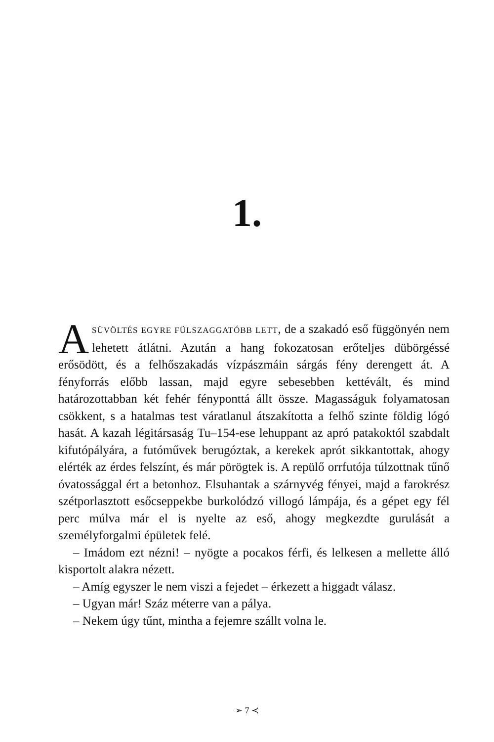1.
ASÜVÖLTÉS EGYRE FÜLSZAGGATÓBB LETT, de a szakadó eső függönyén nem lehetett átlátni. Azután a hang fokozatosan erőteljes dübörgéssé erősödött, és a felhőszakadás vízpászmáin sárgás fény derengett át. A fényforrás előbb lassan, majd egyre sebesebben kettévált, és mind határozottabban két fehér fényponttá állt össze. Magasságuk folyamatosan csökkent, s a hatalmas test váratlanul átszakította a felhő szinte földig lógó hasát. A kazah légitársaság Tu–154-ese lehuppant az apró patakoktól szabdalt kifutópályára, a futóművek berugóztak, a kerekek aprót sikkantottak, ahogy elérték az érdes felszínt, és már pörögtek is. A repülő orrfutója túlzottnak tűnő óvatossággal ért a betonhoz. Elsuhantak a szárnyvég fényei, majd a farokrész szétporlasztott esőcseppekbe burkolódzó villogó lámpája, és a gépet egy fél perc múlva már el is nyelte az eső, ahogy megkezdte gurulását a személyforgalmi épületek felé.
– Imádom ezt nézni! – nyögte a pocakos férfi, és lelkesen a mellette álló kisportolt alakra nézett.
– Amíg egyszer le nem viszi a fejedet – érkezett a higgadt válasz.
– Ugyan már! Száz méterre van a pálya.
– Nekem úgy tűnt, mintha a fejemre szállt volna le.
➢ 7 ≺